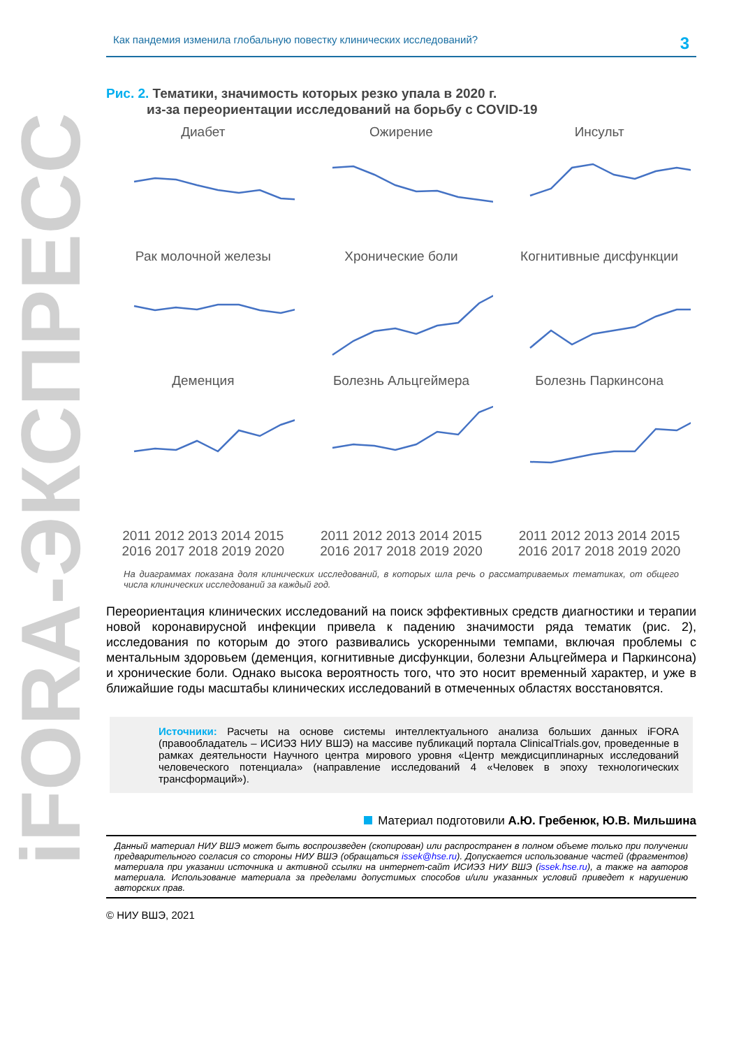iFORA-ЭКСПРЕСС
Как пандемия изменила глобальную повестку клинических исследований? 3
Рис. 2. Тематики, значимость которых резко упала в 2020 г.
из-за переориентации исследований на борьбу с COVID-19
Диабет
Ожирение
Инсульт
Рак молочной железы
Хронические боли
Когнитивные дисфункции
Деменция2011 2012 2013 2014 2015 2016 2017 2018 2019 2020
Болезнь Альцгеймера2011 2012 2013 2014 2015 2016 2017 2018 2019 2020
Болезнь Паркинсона2011 2012 2013 2014 2015 2016 2017 2018 2019 2020
На диаграммах показана доля клинических исследований, в которых шла речь о рассматриваемых тематиках, от общего числа клинических исследований за каждый год.
Переориентация клинических исследований на поиск эффективных средств диагностики и терапии новой коронавирусной инфекции привела к падению значимости ряда тематик (рис. 2), исследования по которым до этого развивались ускоренными темпами, включая проблемы с ментальным здоровьем (деменция, когнитивные дисфункции, болезни Альцгеймера и Паркинсона) и хронические боли. Однако высока вероятность того, что это носит временный характер, и уже в ближайшие годы масштабы клинических исследований в отмеченных областях восстановятся.
Источники: Расчеты на основе системы интеллектуального анализа больших данных iFORA (правообладатель – ИСИЭЗ НИУ ВШЭ) на массиве публикаций портала ClinicalTrials.gov, проведенные в рамках деятельности Научного центра мирового уровня «Центр междисциплинарных исследований человеческого потенциала» (направление исследований 4 «Человек в эпоху технологических трансформаций»).
Материал подготовили А.Ю. Гребенюк, Ю.В. Мильшина
Данный материал НИУ ВШЭ может быть воспроизведен (скопирован) или распространен в полном объеме только при получении предварительного согласия со стороны НИУ ВШЭ (обращаться issek@hse.ru). Допускается использование частей (фрагментов) материала при указании источника и активной ссылки на интернет-сайт ИСИЭЗ НИУ ВШЭ (issek.hse.ru), а также на авторов материала. Использование материала за пределами допустимых способов и/или указанных условий приведет к нарушению авторских прав.
© НИУ ВШЭ, 2021